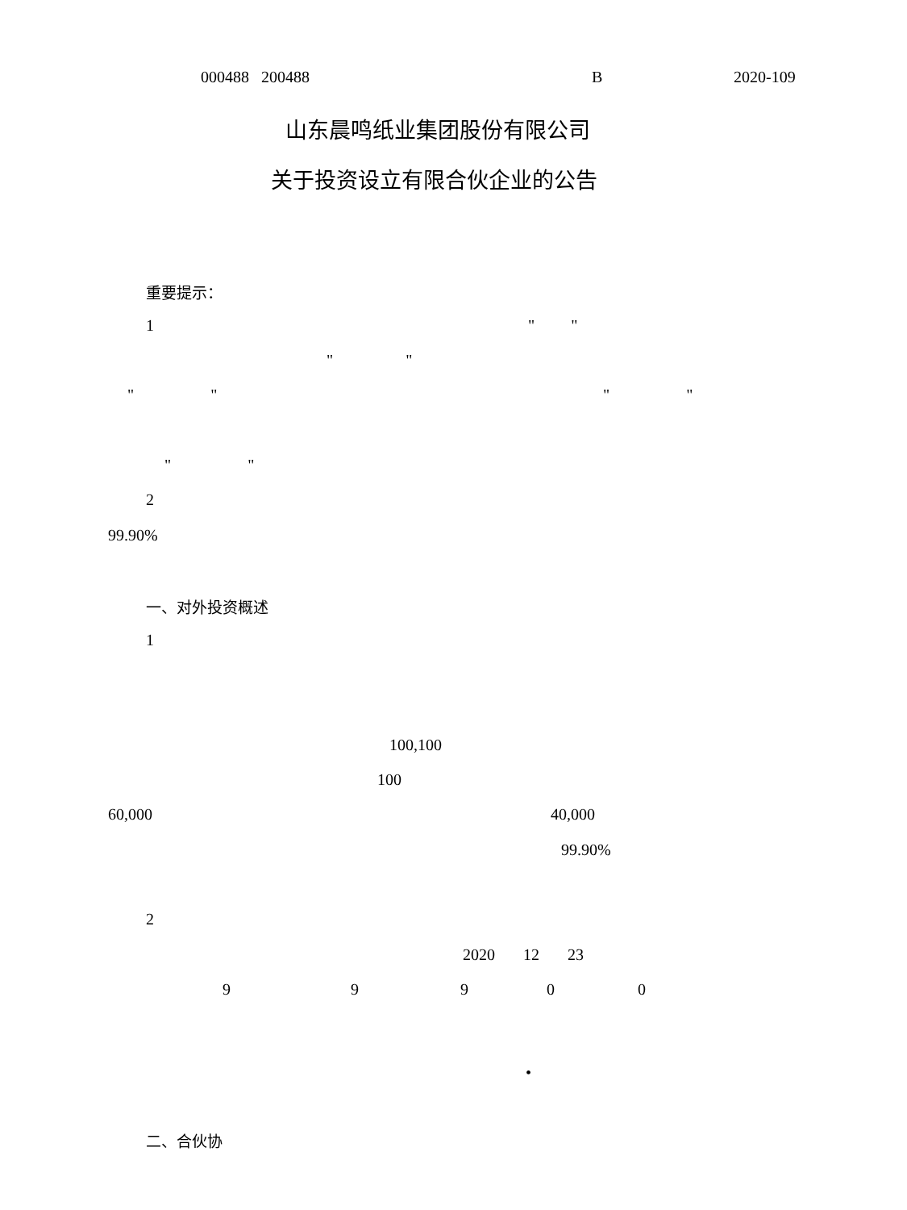000488 200488 B 2020-109
山东晨鸣纸业集团股份有限公司
关于投资设立有限合伙企业的公告
重要提示：
1 " "
" "
" " " "
" "
2
99.90%
一、对外投资概述
1
100,100
100
60,000 40,000
99.90%
2
2020 12 23
9 9 9 0 0
•
二、合伙协